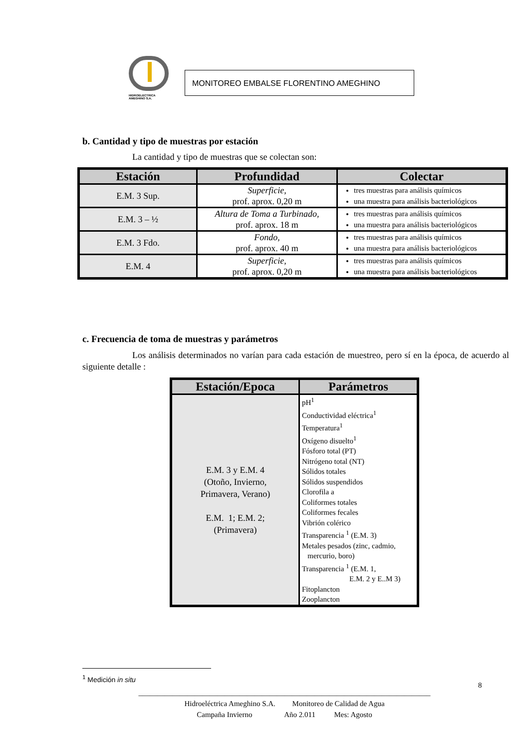HIDROELECTRICA
AMEGHINO S.A.
MONITOREO EMBALSE FLORENTINO AMEGHINO
b. Cantidad y tipo de muestras por estación
La cantidad y tipo de muestras que se colectan son:
| Estación | Profundidad | Colectar |
| --- | --- | --- |
| E.M. 3 Sup. | Superficie , prof. aprox. 0,20 m | tres muestras para análisis químicos una muestra para análisis bacteriológicos |
| E.M. 3 – ½ | Altura de Toma a Turbinado, prof. aprox. 18 m | tres muestras para análisis químicos una muestra para análisis bacteriológicos |
| E.M. 3 Fdo. | Fondo , prof. aprox. 40 m | tres muestras para análisis químicos una muestra para análisis bacteriológicos |
| E.M. 4 | Superficie , prof. aprox. 0,20 m | tres muestras para análisis químicos una muestra para análisis bacteriológicos |
c. Frecuencia de toma de muestras y parámetros
Los análisis determinados no varían para cada estación de muestreo, pero sí en la época, de acuerdo al siguiente detalle :
| Estación/Epoca | Parámetros |
| --- | --- |
| E.M. 3 y E.M. 4 (Otoño, Invierno, Primavera, Verano) E.M. 1; E.M. 2; (Primavera) | pH<sup>1</sup> Conductividad eléctrica<sup>1</sup> Temperatura<sup>1</sup> Oxígeno disuelto<sup>1</sup> Fósforo total (PT) Nitrógeno total (NT) Sólidos totales Sólidos suspendidos Clorofila a Coliformes totales Coliformes fecales Vibrión colérico Transparencia <sup>1</sup> (E.M. 3) Metales pesados (zinc, cadmio, mercurio, boro) Transparencia <sup>1</sup> (E.M. 1, E.M. 2 y E..M 3) Fitoplancton Zooplancton |
<sup>1</sup> Medición in situ
8
______________________________________________________________________________
Hidroeléctrica Ameghino S.A. Monitoreo de Calidad de Agua
Campaña Invierno Año 2.011 Mes: Agosto